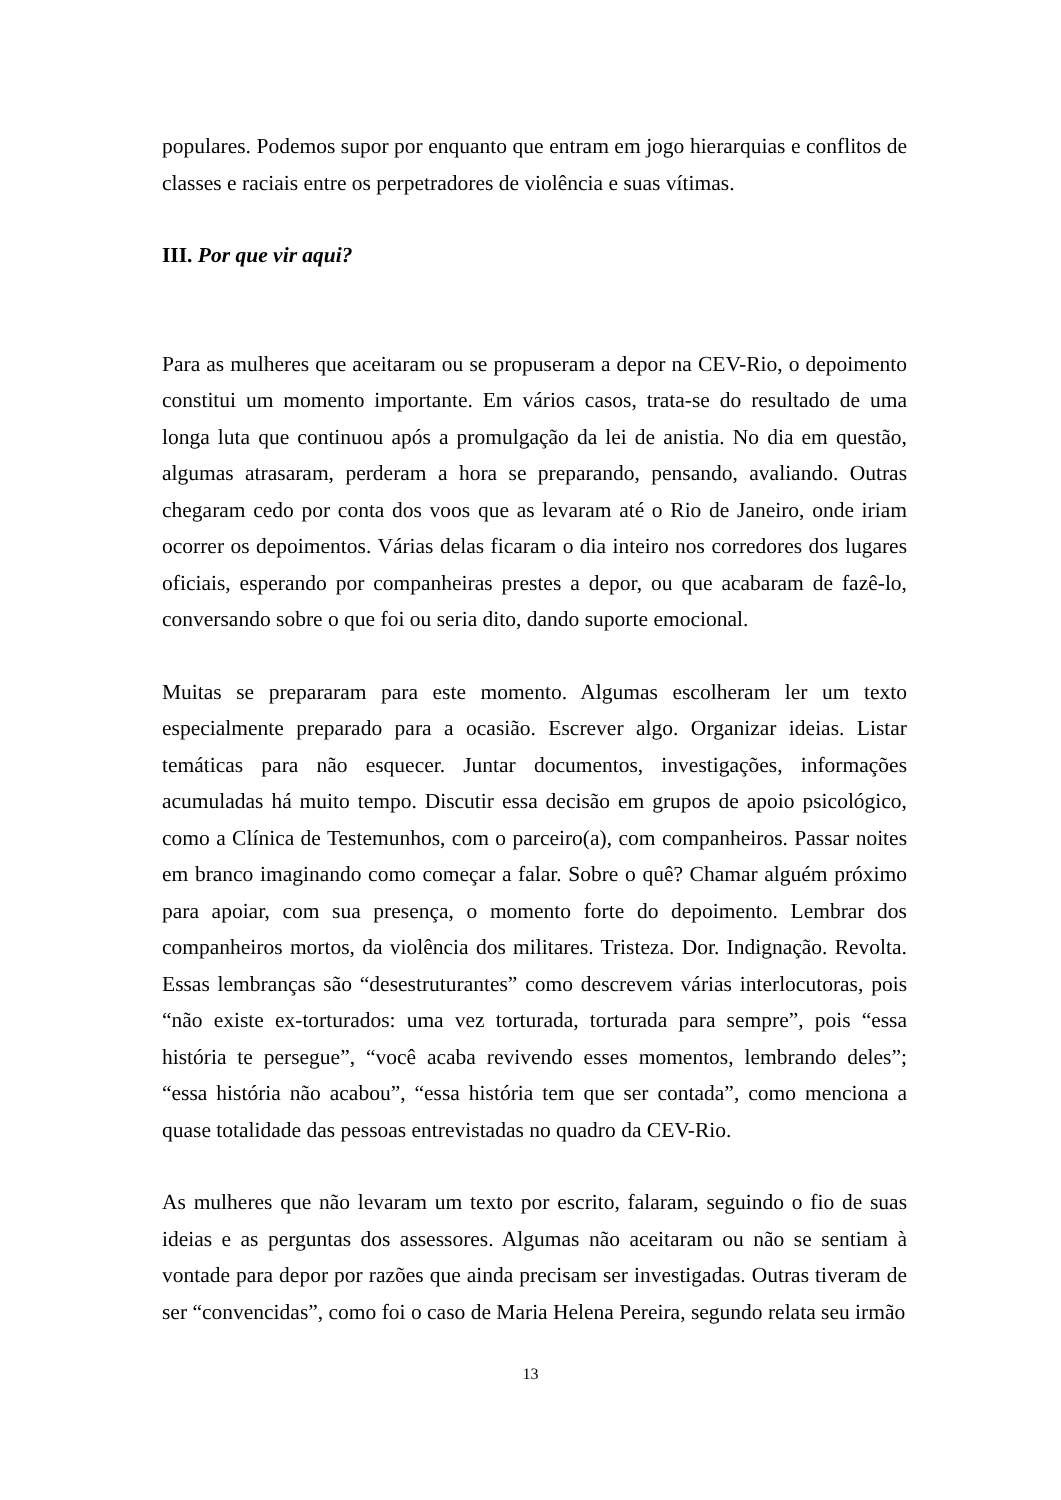populares. Podemos supor por enquanto que entram em jogo hierarquias e conflitos de classes e raciais entre os perpetradores de violência e suas vítimas.
III. Por que vir aqui?
Para as mulheres que aceitaram ou se propuseram a depor na CEV-Rio, o depoimento constitui um momento importante. Em vários casos, trata-se do resultado de uma longa luta que continuou após a promulgação da lei de anistia. No dia em questão, algumas atrasaram, perderam a hora se preparando, pensando, avaliando. Outras chegaram cedo por conta dos voos que as levaram até o Rio de Janeiro, onde iriam ocorrer os depoimentos. Várias delas ficaram o dia inteiro nos corredores dos lugares oficiais, esperando por companheiras prestes a depor, ou que acabaram de fazê-lo, conversando sobre o que foi ou seria dito, dando suporte emocional.
Muitas se prepararam para este momento. Algumas escolheram ler um texto especialmente preparado para a ocasião. Escrever algo. Organizar ideias. Listar temáticas para não esquecer. Juntar documentos, investigações, informações acumuladas há muito tempo. Discutir essa decisão em grupos de apoio psicológico, como a Clínica de Testemunhos, com o parceiro(a), com companheiros. Passar noites em branco imaginando como começar a falar. Sobre o quê? Chamar alguém próximo para apoiar, com sua presença, o momento forte do depoimento. Lembrar dos companheiros mortos, da violência dos militares. Tristeza. Dor. Indignação. Revolta. Essas lembranças são “desestruturantes” como descrevem várias interlocutoras, pois “não existe ex-torturados: uma vez torturada, torturada para sempre”, pois “essa história te persegue”, “você acaba revivendo esses momentos, lembrando deles”; “essa história não acabou”, “essa história tem que ser contada”, como menciona a quase totalidade das pessoas entrevistadas no quadro da CEV-Rio.
As mulheres que não levaram um texto por escrito, falaram, seguindo o fio de suas ideias e as perguntas dos assessores. Algumas não aceitaram ou não se sentiam à vontade para depor por razões que ainda precisam ser investigadas. Outras tiveram de ser “convencidas”, como foi o caso de Maria Helena Pereira, segundo relata seu irmão
13